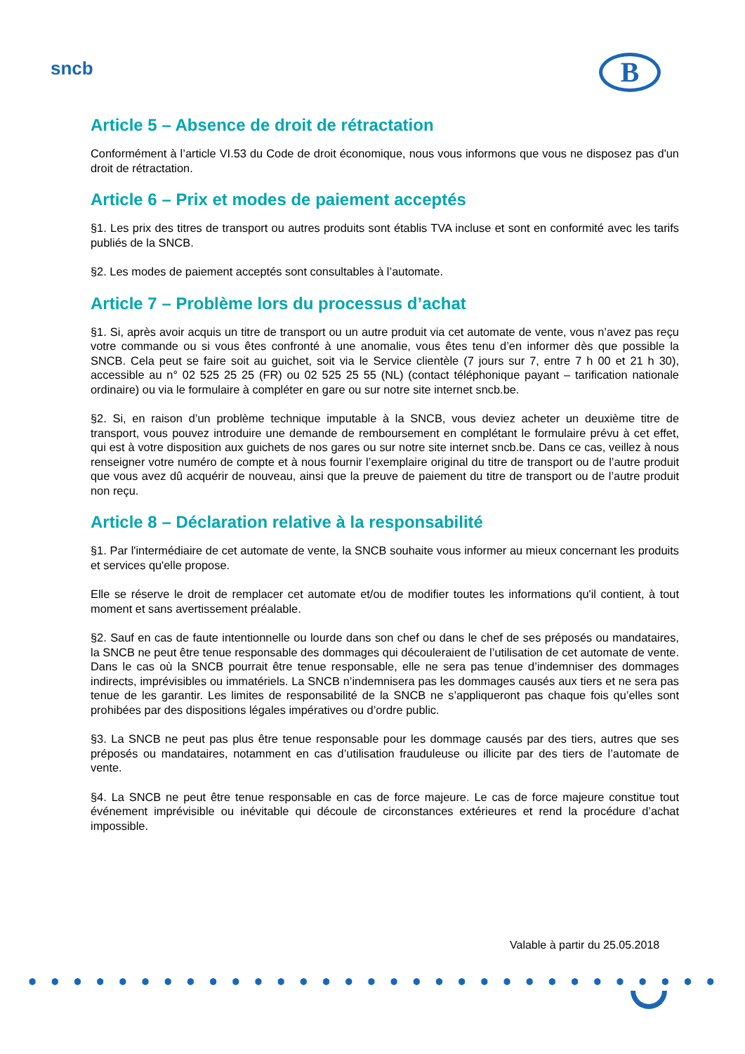sncb B
Article 5 – Absence de droit de rétractation
Conformément à l’article VI.53 du Code de droit économique, nous vous informons que vous ne disposez pas d'un droit de rétractation.
Article 6 – Prix et modes de paiement acceptés
§1. Les prix des titres de transport ou autres produits sont établis TVA incluse et sont en conformité avec les tarifs publiés de la SNCB.
§2. Les modes de paiement acceptés sont consultables à l’automate.
Article 7 – Problème lors du processus d’achat
§1. Si, après avoir acquis un titre de transport ou un autre produit via cet automate de vente, vous n’avez pas reçu votre commande ou si vous êtes confronté à une anomalie, vous êtes tenu d’en informer dès que possible la SNCB. Cela peut se faire soit au guichet, soit via le Service clientèle (7 jours sur 7, entre 7 h 00 et 21 h 30), accessible au n° 02 525 25 25 (FR) ou 02 525 25 55 (NL) (contact téléphonique payant – tarification nationale ordinaire) ou via le formulaire à compléter en gare ou sur notre site internet sncb.be.
§2. Si, en raison d’un problème technique imputable à la SNCB, vous deviez acheter un deuxième titre de transport, vous pouvez introduire une demande de remboursement en complétant le formulaire prévu à cet effet, qui est à votre disposition aux guichets de nos gares ou sur notre site internet sncb.be. Dans ce cas, veillez à nous renseigner votre numéro de compte et à nous fournir l’exemplaire original du titre de transport ou de l’autre produit que vous avez dû acquérir de nouveau, ainsi que la preuve de paiement du titre de transport ou de l’autre produit non reçu.
Article 8 – Déclaration relative à la responsabilité
§1. Par l'intermédiaire de cet automate de vente, la SNCB souhaite vous informer au mieux concernant les produits et services qu'elle propose.
Elle se réserve le droit de remplacer cet automate et/ou de modifier toutes les informations qu'il contient, à tout moment et sans avertissement préalable.
§2. Sauf en cas de faute intentionnelle ou lourde dans son chef ou dans le chef de ses préposés ou mandataires, la SNCB ne peut être tenue responsable des dommages qui découleraient de l’utilisation de cet automate de vente. Dans le cas où la SNCB pourrait être tenue responsable, elle ne sera pas tenue d’indemniser des dommages indirects, imprévisibles ou immatériels. La SNCB n’indemnisera pas les dommages causés aux tiers et ne sera pas tenue de les garantir. Les limites de responsabilité de la SNCB ne s’appliqueront pas chaque fois qu’elles sont prohibées par des dispositions légales impératives ou d’ordre public.
§3. La SNCB ne peut pas plus être tenue responsable pour les dommage causés par des tiers, autres que ses préposés ou mandataires, notamment en cas d’utilisation frauduleuse ou illicite par des tiers de l’automate de vente.
§4. La SNCB ne peut être tenue responsable en cas de force majeure. Le cas de force majeure constitue tout événement imprévisible ou inévitable qui découle de circonstances extérieures et rend la procédure d’achat impossible.
Valable à partir du 25.05.2018